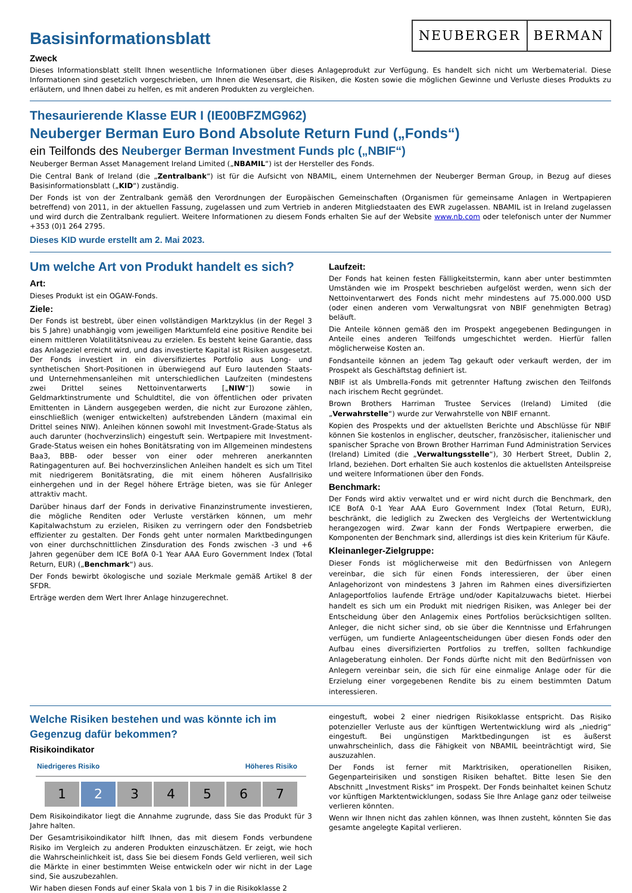NEUBERGER BERMAN
Basisinformationsblatt
Zweck
Dieses Informationsblatt stellt Ihnen wesentliche Informationen über dieses Anlageprodukt zur Verfügung. Es handelt sich nicht um Werbematerial. Diese Informationen sind gesetzlich vorgeschrieben, um Ihnen die Wesensart, die Risiken, die Kosten sowie die möglichen Gewinne und Verluste dieses Produkts zu erläutern, und Ihnen dabei zu helfen, es mit anderen Produkten zu vergleichen.
Thesaurierende Klasse EUR I (IE00BFZMG962)
Neuberger Berman Euro Bond Absolute Return Fund („Fonds“)
ein Teilfonds des Neuberger Berman Investment Funds plc („NBIF“)
Neuberger Berman Asset Management Ireland Limited („NBAMIL“) ist der Hersteller des Fonds.
Die Central Bank of Ireland (die „Zentralbank“) ist für die Aufsicht von NBAMIL, einem Unternehmen der Neuberger Berman Group, in Bezug auf dieses Basisinformationsblatt („KID“) zuständig.
Der Fonds ist von der Zentralbank gemäß den Verordnungen der Europäischen Gemeinschaften (Organismen für gemeinsame Anlagen in Wertpapieren betreffend) von 2011, in der aktuellen Fassung, zugelassen und zum Vertrieb in anderen Mitgliedstaaten des EWR zugelassen. NBAMIL ist in Ireland zugelassen und wird durch die Zentralbank reguliert. Weitere Informationen zu diesem Fonds erhalten Sie auf der Website www.nb.com oder telefonisch unter der Nummer +353 (0)1 264 2795.
Dieses KID wurde erstellt am 2. Mai 2023.
Um welche Art von Produkt handelt es sich?
Art:
Dieses Produkt ist ein OGAW-Fonds.
Ziele:
Der Fonds ist bestrebt, über einen vollständigen Marktzyklus (in der Regel 3 bis 5 Jahre) unabhängig vom jeweiligen Marktumfeld eine positive Rendite bei einem mittleren Volatilitätsniveau zu erzielen. Es besteht keine Garantie, dass das Anlageziel erreicht wird, und das investierte Kapital ist Risiken ausgesetzt. Der Fonds investiert in ein diversifiziertes Portfolio aus Long- und synthetischen Short-Positionen in überwiegend auf Euro lautenden Staats- und Unternehmensanleihen mit unterschiedlichen Laufzeiten (mindestens zwei Drittel seines Nettoinventarwerts [„NIW“]) sowie in Geldmarktinstrumente und Schuldtitel, die von öffentlichen oder privaten Emittenten in Ländern ausgegeben werden, die nicht zur Eurozone zählen, einschließlich (weniger entwickelten) aufstrebenden Ländern (maximal ein Drittel seines NIW). Anleihen können sowohl mit Investment-Grade-Status als auch darunter (hochverzinslich) eingestuft sein. Wertpapiere mit Investment-Grade-Status weisen ein hohes Bonitätsrating von im Allgemeinen mindestens Baa3, BBB- oder besser von einer oder mehreren anerkannten Ratingagenturen auf. Bei hochverzinslichen Anleihen handelt es sich um Titel mit niedrigerem Bonitätsrating, die mit einem höheren Ausfallrisiko einhergehen und in der Regel höhere Erträge bieten, was sie für Anleger attraktiv macht.
Darüber hinaus darf der Fonds in derivative Finanzinstrumente investieren, die mögliche Renditen oder Verluste verstärken können, um mehr Kapitalwachstum zu erzielen, Risiken zu verringern oder den Fondsbetrieb effizienter zu gestalten. Der Fonds geht unter normalen Marktbedingungen von einer durchschnittlichen Zinsduration des Fonds zwischen -3 und +6 Jahren gegenüber dem ICE BofA 0-1 Year AAA Euro Government Index (Total Return, EUR) („Benchmark“) aus.
Der Fonds bewirbt ökologische und soziale Merkmale gemäß Artikel 8 der SFDR.
Erträge werden dem Wert Ihrer Anlage hinzugerechnet.
Laufzeit:
Der Fonds hat keinen festen Fälligkeitstermin, kann aber unter bestimmten Umständen wie im Prospekt beschrieben aufgelöst werden, wenn sich der Nettoinventarwert des Fonds nicht mehr mindestens auf 75.000.000 USD (oder einen anderen vom Verwaltungsrat von NBIF genehmigten Betrag) beläuft.
Die Anteile können gemäß den im Prospekt angegebenen Bedingungen in Anteile eines anderen Teilfonds umgeschichtet werden. Hierfür fallen möglicherweise Kosten an.
Fondsanteile können an jedem Tag gekauft oder verkauft werden, der im Prospekt als Geschäftstag definiert ist.
NBIF ist als Umbrella-Fonds mit getrennter Haftung zwischen den Teilfonds nach irischem Recht gegründet.
Brown Brothers Harriman Trustee Services (Ireland) Limited (die „Verwahrstelle“) wurde zur Verwahrstelle von NBIF ernannt.
Kopien des Prospekts und der aktuellsten Berichte und Abschlüsse für NBIF können Sie kostenlos in englischer, deutscher, französischer, italienischer und spanischer Sprache von Brown Brother Harriman Fund Administration Services (Ireland) Limited (die „Verwaltungsstelle“), 30 Herbert Street, Dublin 2, Irland, beziehen. Dort erhalten Sie auch kostenlos die aktuellsten Anteilspreise und weitere Informationen über den Fonds.
Benchmark:
Der Fonds wird aktiv verwaltet und er wird nicht durch die Benchmark, den ICE BofA 0-1 Year AAA Euro Government Index (Total Return, EUR), beschränkt, die lediglich zu Zwecken des Vergleichs der Wertentwicklung herangezogen wird. Zwar kann der Fonds Wertpapiere erwerben, die Komponenten der Benchmark sind, allerdings ist dies kein Kriterium für Käufe.
Kleinanleger-Zielgruppe:
Dieser Fonds ist möglicherweise mit den Bedürfnissen von Anlegern vereinbar, die sich für einen Fonds interessieren, der über einen Anlagehorizont von mindestens 3 Jahren im Rahmen eines diversifizierten Anlageportfolios laufende Erträge und/oder Kapitalzuwachs bietet. Hierbei handelt es sich um ein Produkt mit niedrigen Risiken, was Anleger bei der Entscheidung über den Anlagemix eines Portfolios berücksichtigen sollten. Anleger, die nicht sicher sind, ob sie über die Kenntnisse und Erfahrungen verfügen, um fundierte Anlageentscheidungen über diesen Fonds oder den Aufbau eines diversifizierten Portfolios zu treffen, sollten fachkundige Anlageberatung einholen. Der Fonds dürfte nicht mit den Bedürfnissen von Anlegern vereinbar sein, die sich für eine einmalige Anlage oder für die Erzielung einer vorgegebenen Rendite bis zu einem bestimmten Datum interessieren.
Welche Risiken bestehen und was könnte ich im Gegenzug dafür bekommen?
Risikoindikator
Niedrigeres Risiko Höheres Risiko
1 2 3 4 5 6 7
Dem Risikoindikator liegt die Annahme zugrunde, dass Sie das Produkt für 3 Jahre halten.
Der Gesamtrisikoindikator hilft Ihnen, das mit diesem Fonds verbundene Risiko im Vergleich zu anderen Produkten einzuschätzen. Er zeigt, wie hoch die Wahrscheinlichkeit ist, dass Sie bei diesem Fonds Geld verlieren, weil sich die Märkte in einer bestimmten Weise entwickeln oder wir nicht in der Lage sind, Sie auszubezahlen.
Wir haben diesen Fonds auf einer Skala von 1 bis 7 in die Risikoklasse 2
eingestuft, wobei 2 einer niedrigen Risikoklasse entspricht. Das Risiko potenzieller Verluste aus der künftigen Wertentwicklung wird als „niedrig“ eingestuft. Bei ungünstigen Marktbedingungen ist es äußerst unwahrscheinlich, dass die Fähigkeit von NBAMIL beeinträchtigt wird, Sie auszuzahlen.
Der Fonds ist ferner mit Marktrisiken, operationellen Risiken, Gegenparteirisiken und sonstigen Risiken behaftet. Bitte lesen Sie den Abschnitt „Investment Risks“ im Prospekt. Der Fonds beinhaltet keinen Schutz vor künftigen Marktentwicklungen, sodass Sie Ihre Anlage ganz oder teilweise verlieren könnten.
Wenn wir Ihnen nicht das zahlen können, was Ihnen zusteht, könnten Sie das gesamte angelegte Kapital verlieren.